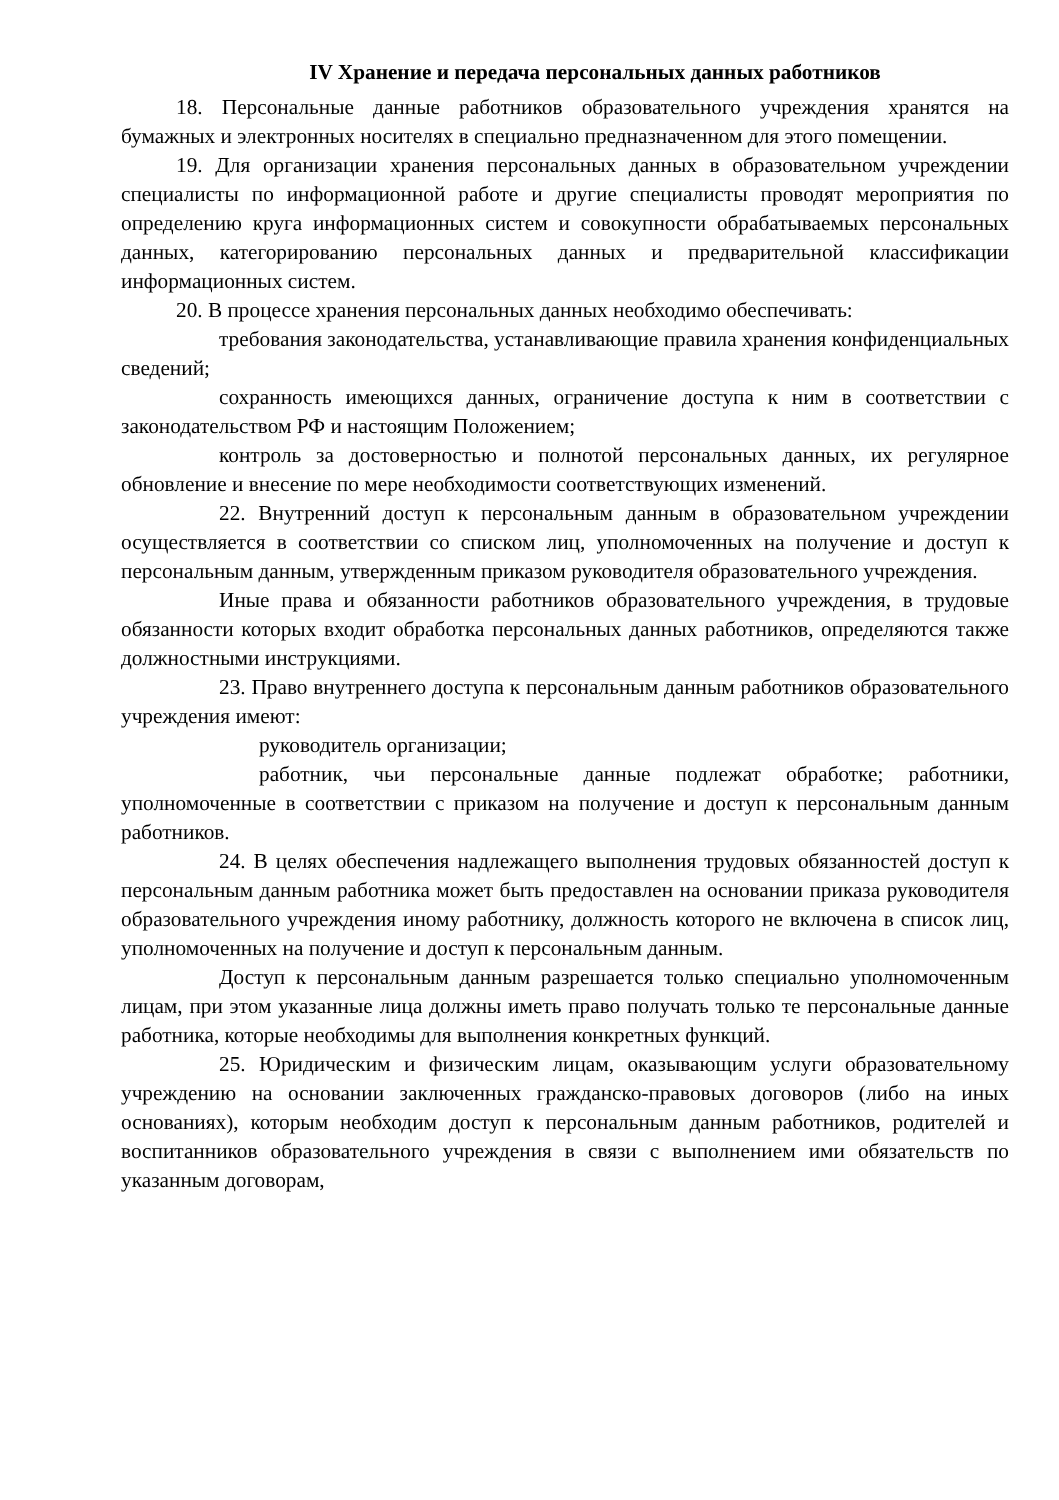IV Хранение и передача персональных данных работников
18. Персональные данные работников образовательного учреждения хранятся на бумажных и электронных носителях в специально предназначенном для этого помещении.
19. Для организации хранения персональных данных в образовательном учреждении специалисты по информационной работе и другие специалисты проводят мероприятия по определению круга информационных систем и совокупности обрабатываемых персональных данных, категорированию персональных данных и предварительной классификации информационных систем.
20. В процессе хранения персональных данных необходимо обеспечивать:
требования законодательства, устанавливающие правила хранения конфиденциальных сведений;
сохранность имеющихся данных, ограничение доступа к ним в соответствии с законодательством РФ и настоящим Положением;
контроль за достоверностью и полнотой персональных данных, их регулярное обновление и внесение по мере необходимости соответствующих изменений.
22. Внутренний доступ к персональным данным в образовательном учреждении осуществляется в соответствии со списком лиц, уполномоченных на получение и доступ к персональным данным, утвержденным приказом руководителя образовательного учреждения.
Иные права и обязанности работников образовательного учреждения, в трудовые обязанности которых входит обработка персональных данных работников, определяются также должностными инструкциями.
23. Право внутреннего доступа к персональным данным работников образовательного учреждения имеют:
руководитель организации;
работник, чьи персональные данные подлежат обработке; работники, уполномоченные в соответствии с приказом на получение и доступ к персональным данным работников.
24. В целях обеспечения надлежащего выполнения трудовых обязанностей доступ к персональным данным работника может быть предоставлен на основании приказа руководителя образовательного учреждения иному работнику, должность которого не включена в список лиц, уполномоченных на получение и доступ к персональным данным.
Доступ к персональным данным разрешается только специально уполномоченным лицам, при этом указанные лица должны иметь право получать только те персональные данные работника, которые необходимы для выполнения конкретных функций.
25. Юридическим и физическим лицам, оказывающим услуги образовательному учреждению на основании заключенных гражданско-правовых договоров (либо на иных основаниях), которым необходим доступ к персональным данным работников, родителей и воспитанников образовательного учреждения в связи с выполнением ими обязательств по указанным договорам,